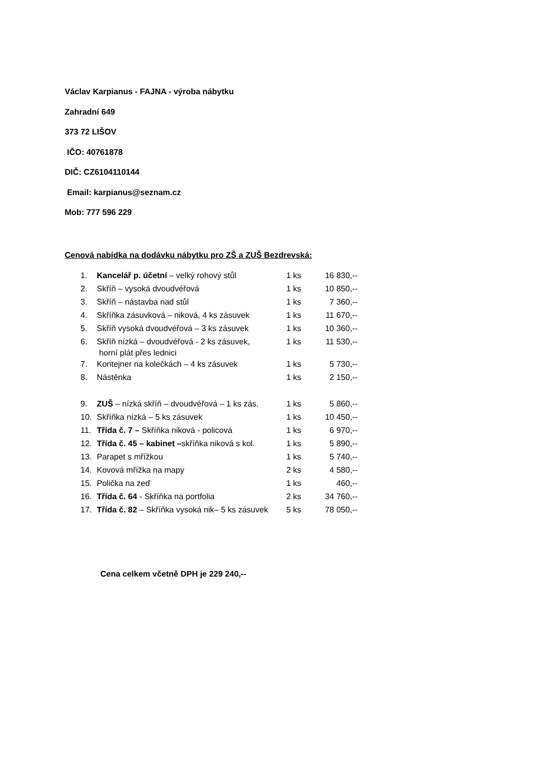Václav Karpianus - FAJNA - výroba nábytku
Zahradní 649
373 72 LIŠOV
IČO: 40761878
DIČ: CZ6104110144
Email: karpianus@seznam.cz
Mob: 777 596 229
Cenová nabídka na dodávku nábytku pro ZŠ a ZUŠ Bezdrevská:
| 1. | Kancelář p. účetní – velký rohový stůl | 1 ks | 16 830,-- |
| 2. | Skříň – vysoká dvoudvéřová | 1 ks | 10 850,-- |
| 3. | Skříň – nástavba nad stůl | 1 ks | 7 360,-- |
| 4. | Skříňka zásuvková – niková, 4 ks zásuvek | 1 ks | 11 670,-- |
| 5. | Skříň vysoká dvoudvéřová – 3 ks zásuvek | 1 ks | 10 360,-- |
| 6. | Skříň nízká – dvoudvéřová - 2 ks zásuvek, horní plát přes lednici | 1 ks | 11 530,-- |
| 7. | Kontejner na kolečkách – 4 ks zásuvek | 1 ks | 5 730,-- |
| 8. | Nástěnka | 1 ks | 2 150,-- |
| 9. | ZUŠ – nízká skříň – dvoudvéřová – 1 ks zás. | 1 ks | 5 860,-- |
| 10. | Skříňka nízká – 5 ks zásuvek | 1 ks | 10 450,-- |
| 11. | Třída č. 7 – Skříňka niková - policová | 1 ks | 6 970,-- |
| 12. | Třída č. 45 – kabinet – skříňka niková s kol. | 1 ks | 5 890,-- |
| 13. | Parapet s mřížkou | 1 ks | 5 740,-- |
| 14. | Kovová mřížka na mapy | 2 ks | 4 580,-- |
| 15. | Polička na zeď | 1 ks | 460,-- |
| 16. | Třída č. 64 - Skříňka na portfolia | 2 ks | 34 760,-- |
| 17. | Třída č. 82 – Skříňka vysoká nik– 5 ks zásuvek | 5 ks | 78 050,-- |
Cena celkem včetně DPH je 229 240,--